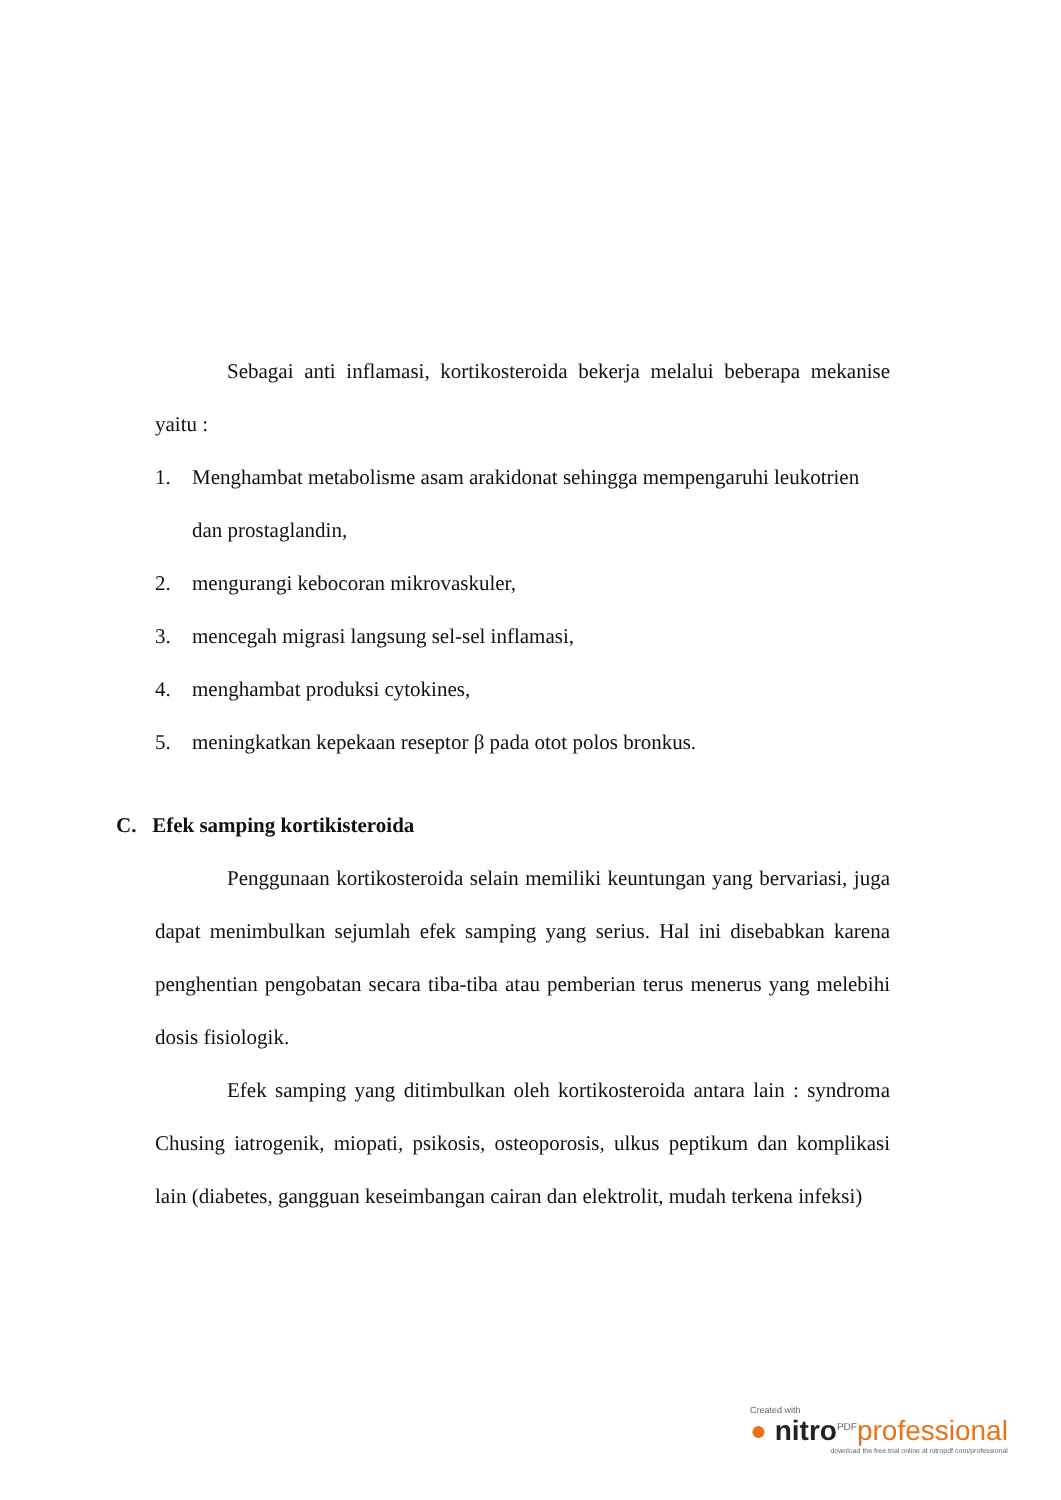Sebagai anti inflamasi, kortikosteroida bekerja melalui beberapa mekanise yaitu :
1. Menghambat metabolisme asam arakidonat sehingga mempengaruhi leukotrien dan prostaglandin,
2. mengurangi kebocoran mikrovaskuler,
3. mencegah migrasi langsung sel-sel inflamasi,
4. menghambat produksi cytokines,
5. meningkatkan kepekaan reseptor β pada otot polos bronkus.
C. Efek samping kortikisteroida
Penggunaan kortikosteroida selain memiliki keuntungan yang bervariasi, juga dapat menimbulkan sejumlah efek samping yang serius. Hal ini disebabkan karena penghentian pengobatan secara tiba-tiba atau pemberian terus menerus yang melebihi dosis fisiologik.
Efek samping yang ditimbulkan oleh kortikosteroida antara lain : syndroma Chusing iatrogenik, miopati, psikosis, osteoporosis, ulkus peptikum dan komplikasi lain (diabetes, gangguan keseimbangan cairan dan elektrolit, mudah terkena infeksi)
Created with
● nitro<sup>PDF</sup>professional
download the free trial online at nitropdf.com/professional